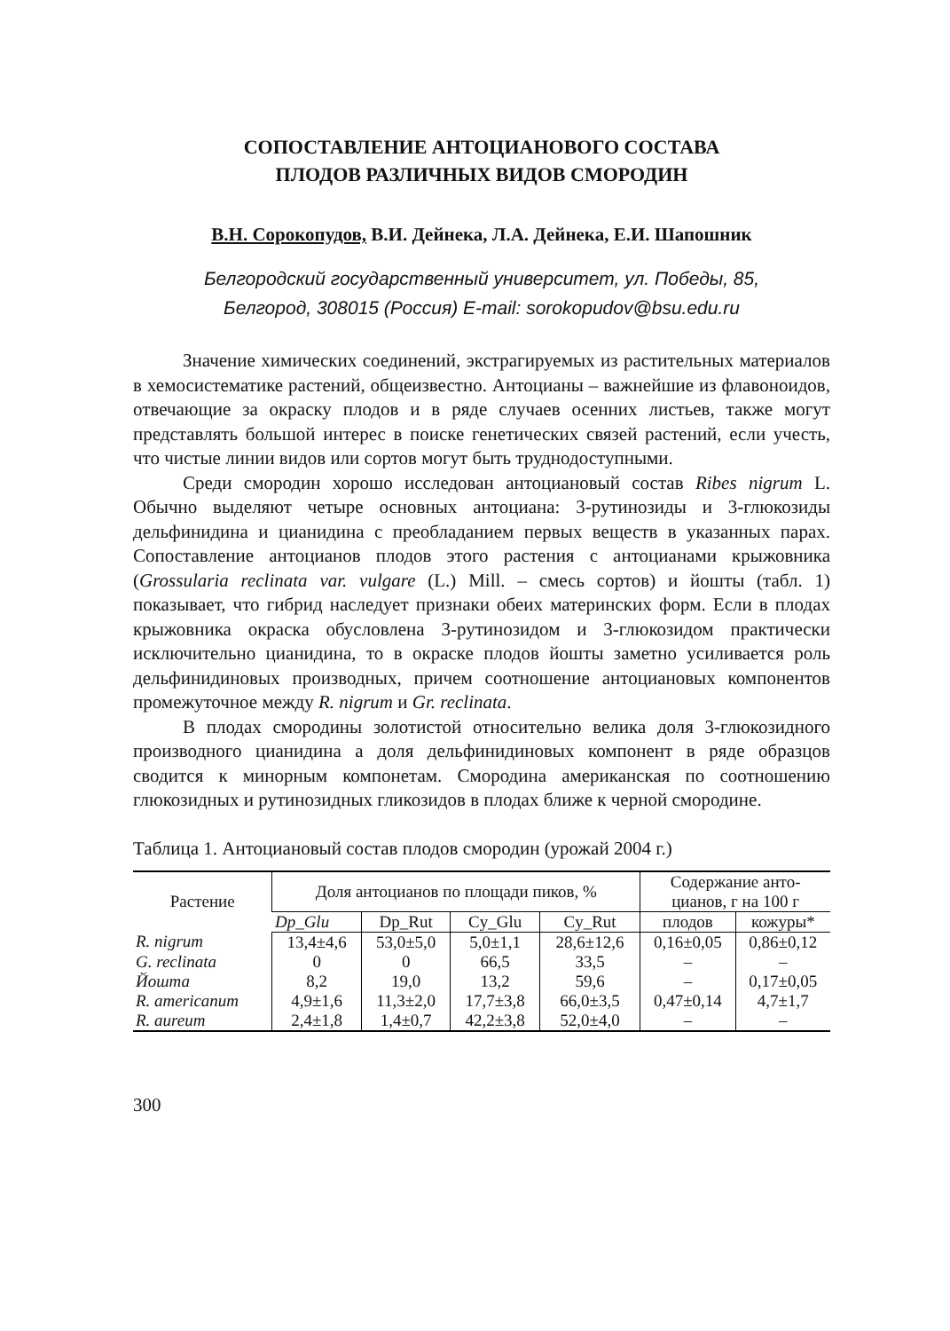СОПОСТАВЛЕНИЕ АНТОЦИАНОВОГО СОСТАВА
ПЛОДОВ РАЗЛИЧНЫХ ВИДОВ СМОРОДИН
В.Н. Сорокопудов, В.И. Дейнека, Л.А. Дейнека, Е.И. Шапошник
Белгородский государственный университет, ул. Победы, 85,
Белгород, 308015 (Россия) E-mail: sorokopudov@bsu.edu.ru
Значение химических соединений, экстрагируемых из растительных материалов в хемосистематике растений, общеизвестно. Антоцианы – важнейшие из флавоноидов, отвечающие за окраску плодов и в ряде случаев осенних листьев, также могут представлять большой интерес в поиске генетических связей растений, если учесть, что чистые линии видов или сортов могут быть труднодоступными.
Среди смородин хорошо исследован антоциановый состав Ribes nigrum L. Обычно выделяют четыре основных антоциана: 3-рутинозиды и 3-глюкозиды дельфинидина и цианидина с преобладанием первых веществ в указанных парах. Сопоставление антоцианов плодов этого растения с антоцианами крыжовника (Grossularia reclinata var. vulgare (L.) Mill. – смесь сортов) и йошты (табл. 1) показывает, что гибрид наследует признаки обеих материнских форм. Если в плодах крыжовника окраска обусловлена 3-рутинозидом и 3-глюкозидом практически исключительно цианидина, то в окраске плодов йошты заметно усиливается роль дельфинидиновых производных, причем соотношение антоциановых компонентов промежуточное между R. nigrum и Gr. reclinata.
В плодах смородины золотистой относительно велика доля 3-глюкозидного производного цианидина а доля дельфинидиновых компонент в ряде образцов сводится к минорным компонетам. Смородина американская по соотношению глюкозидных и рутинозидных гликозидов в плодах ближе к черной смородине.
Таблица 1. Антоциановый состав плодов смородин (урожай 2004 г.)
| Растение | Доля антоцианов по площади пиков, % | | | | Содержание анто- цианов, г на 100 г | |
| --- | --- | --- | --- | --- | --- | --- |
| | Dp_Glu | Dp_Rut | Cy_Glu | Cy_Rut | плодов | кожуры* |
| R. nigrum | 13,4±4,6 | 53,0±5,0 | 5,0±1,1 | 28,6±12,6 | 0,16±0,05 | 0,86±0,12 |
| G. reclinata | 0 | 0 | 66,5 | 33,5 | – | – |
| Йошта | 8,2 | 19,0 | 13,2 | 59,6 | – | 0,17±0,05 |
| R. americanum | 4,9±1,6 | 11,3±2,0 | 17,7±3,8 | 66,0±3,5 | 0,47±0,14 | 4,7±1,7 |
| R. aureum | 2,4±1,8 | 1,4±0,7 | 42,2±3,8 | 52,0±4,0 | – | – |
300